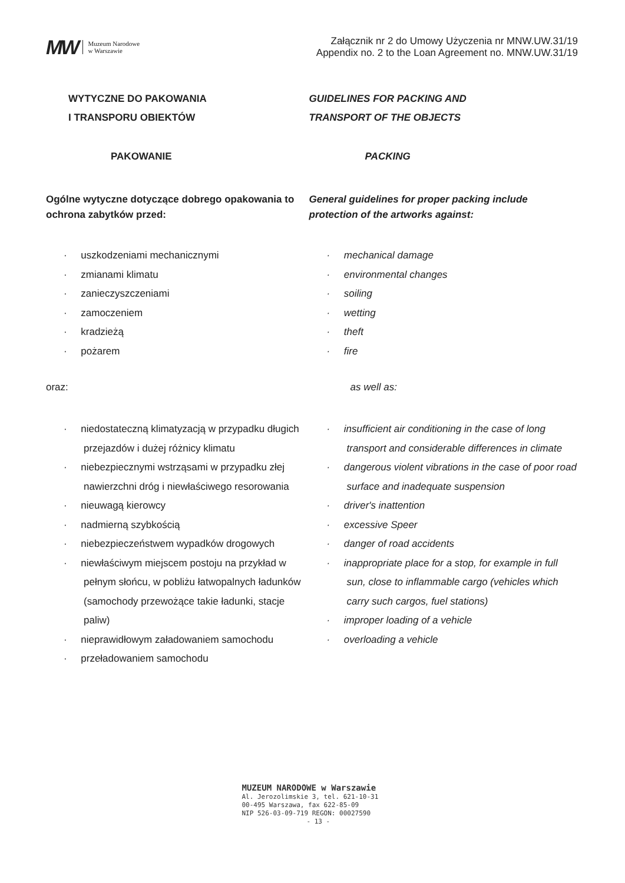MW Muzeum Narodowe
w Warszawie
Załącznik nr 2 do Umowy Użyczenia nr MNW.UW.31/19
Appendix no. 2 to the Loan Agreement no. MNW.UW.31/19
WYTYCZNE DO PAKOWANIA
I TRANSPORU OBIEKTÓW
PAKOWANIE
Ogólne wytyczne dotyczące dobrego opakowania to ochrona zabytków przed:
· uszkodzeniami mechanicznymi
· zmianami klimatu
· zanieczyszczeniami
· zamoczeniem
· kradzieżą
· pożarem
oraz:
· niedostateczną klimatyzacją w przypadku długich przejazdów i dużej różnicy klimatu
· niebezpiecznymi wstrząsami w przypadku złej nawierzchni dróg i niewłaściwego resorowania
· nieuwagą kierowcy
· nadmierną szybkością
· niebezpieczeństwem wypadków drogowych
· niewłaściwym miejscem postoju na przykład w pełnym słońcu, w pobliżu łatwopalnych ładunków (samochody przewożące takie ładunki, stacje paliw)
· nieprawidłowym załadowaniem samochodu
· przeładowaniem samochodu
GUIDELINES FOR PACKING AND
TRANSPORT OF THE OBJECTS
PACKING
General guidelines for proper packing include protection of the artworks against:
· mechanical damage
· environmental changes
· soiling
· wetting
· theft
· fire
as well as:
· insufficient air conditioning in the case of long transport and considerable differences in climate
· dangerous violent vibrations in the case of poor road surface and inadequate suspension
· driver's inattention
· excessive Speer
· danger of road accidents
· inappropriate place for a stop, for example in full sun, close to inflammable cargo (vehicles which carry such cargos, fuel stations)
· improper loading of a vehicle
· overloading a vehicle
MUZEUM NARODOWE w Warszawie
Al. Jerozolimskie 3, tel. 621-10-31
00-495 Warszawa, fax 622-85-09
NIP 526-03-09-719 REGON: 00027590
- 13 -